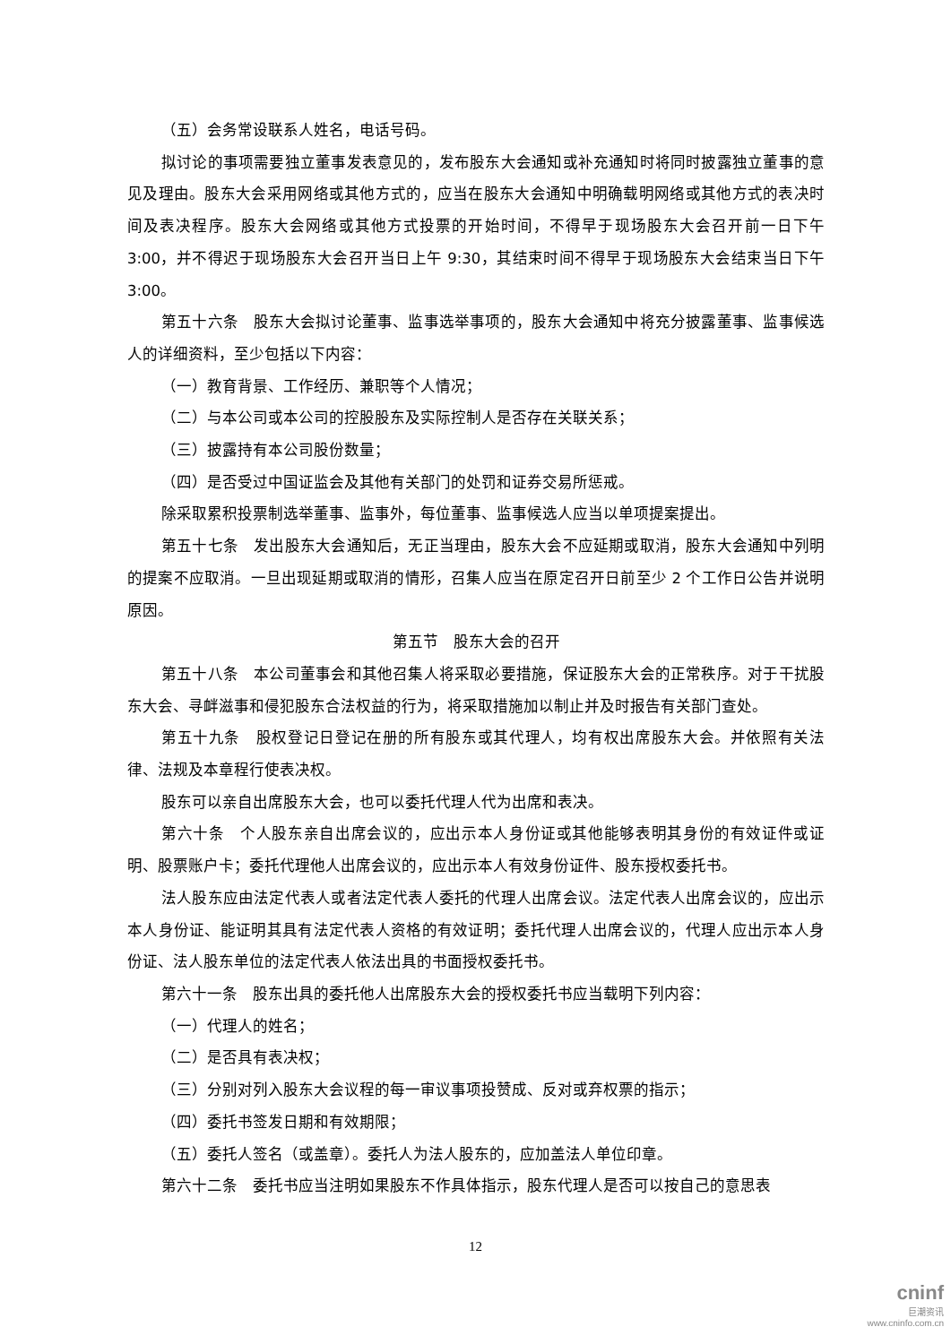（五）会务常设联系人姓名，电话号码。
拟讨论的事项需要独立董事发表意见的，发布股东大会通知或补充通知时将同时披露独立董事的意见及理由。股东大会采用网络或其他方式的，应当在股东大会通知中明确载明网络或其他方式的表决时间及表决程序。股东大会网络或其他方式投票的开始时间，不得早于现场股东大会召开前一日下午 3:00，并不得迟于现场股东大会召开当日上午 9:30，其结束时间不得早于现场股东大会结束当日下午 3:00。
第五十六条　股东大会拟讨论董事、监事选举事项的，股东大会通知中将充分披露董事、监事候选人的详细资料，至少包括以下内容：
（一）教育背景、工作经历、兼职等个人情况；
（二）与本公司或本公司的控股股东及实际控制人是否存在关联关系；
（三）披露持有本公司股份数量；
（四）是否受过中国证监会及其他有关部门的处罚和证券交易所惩戒。
除采取累积投票制选举董事、监事外，每位董事、监事候选人应当以单项提案提出。
第五十七条　发出股东大会通知后，无正当理由，股东大会不应延期或取消，股东大会通知中列明的提案不应取消。一旦出现延期或取消的情形，召集人应当在原定召开日前至少 2 个工作日公告并说明原因。
第五节　股东大会的召开
第五十八条　本公司董事会和其他召集人将采取必要措施，保证股东大会的正常秩序。对于干扰股东大会、寻衅滋事和侵犯股东合法权益的行为，将采取措施加以制止并及时报告有关部门查处。
第五十九条　股权登记日登记在册的所有股东或其代理人，均有权出席股东大会。并依照有关法律、法规及本章程行使表决权。
股东可以亲自出席股东大会，也可以委托代理人代为出席和表决。
第六十条　个人股东亲自出席会议的，应出示本人身份证或其他能够表明其身份的有效证件或证明、股票账户卡；委托代理他人出席会议的，应出示本人有效身份证件、股东授权委托书。
法人股东应由法定代表人或者法定代表人委托的代理人出席会议。法定代表人出席会议的，应出示本人身份证、能证明其具有法定代表人资格的有效证明；委托代理人出席会议的，代理人应出示本人身份证、法人股东单位的法定代表人依法出具的书面授权委托书。
第六十一条　股东出具的委托他人出席股东大会的授权委托书应当载明下列内容：
（一）代理人的姓名；
（二）是否具有表决权；
（三）分别对列入股东大会议程的每一审议事项投赞成、反对或弃权票的指示；
（四）委托书签发日期和有效期限；
（五）委托人签名（或盖章）。委托人为法人股东的，应加盖法人单位印章。
第六十二条　委托书应当注明如果股东不作具体指示，股东代理人是否可以按自己的意思表
12
cninf
巨潮资讯
www.cninfo.com.cn